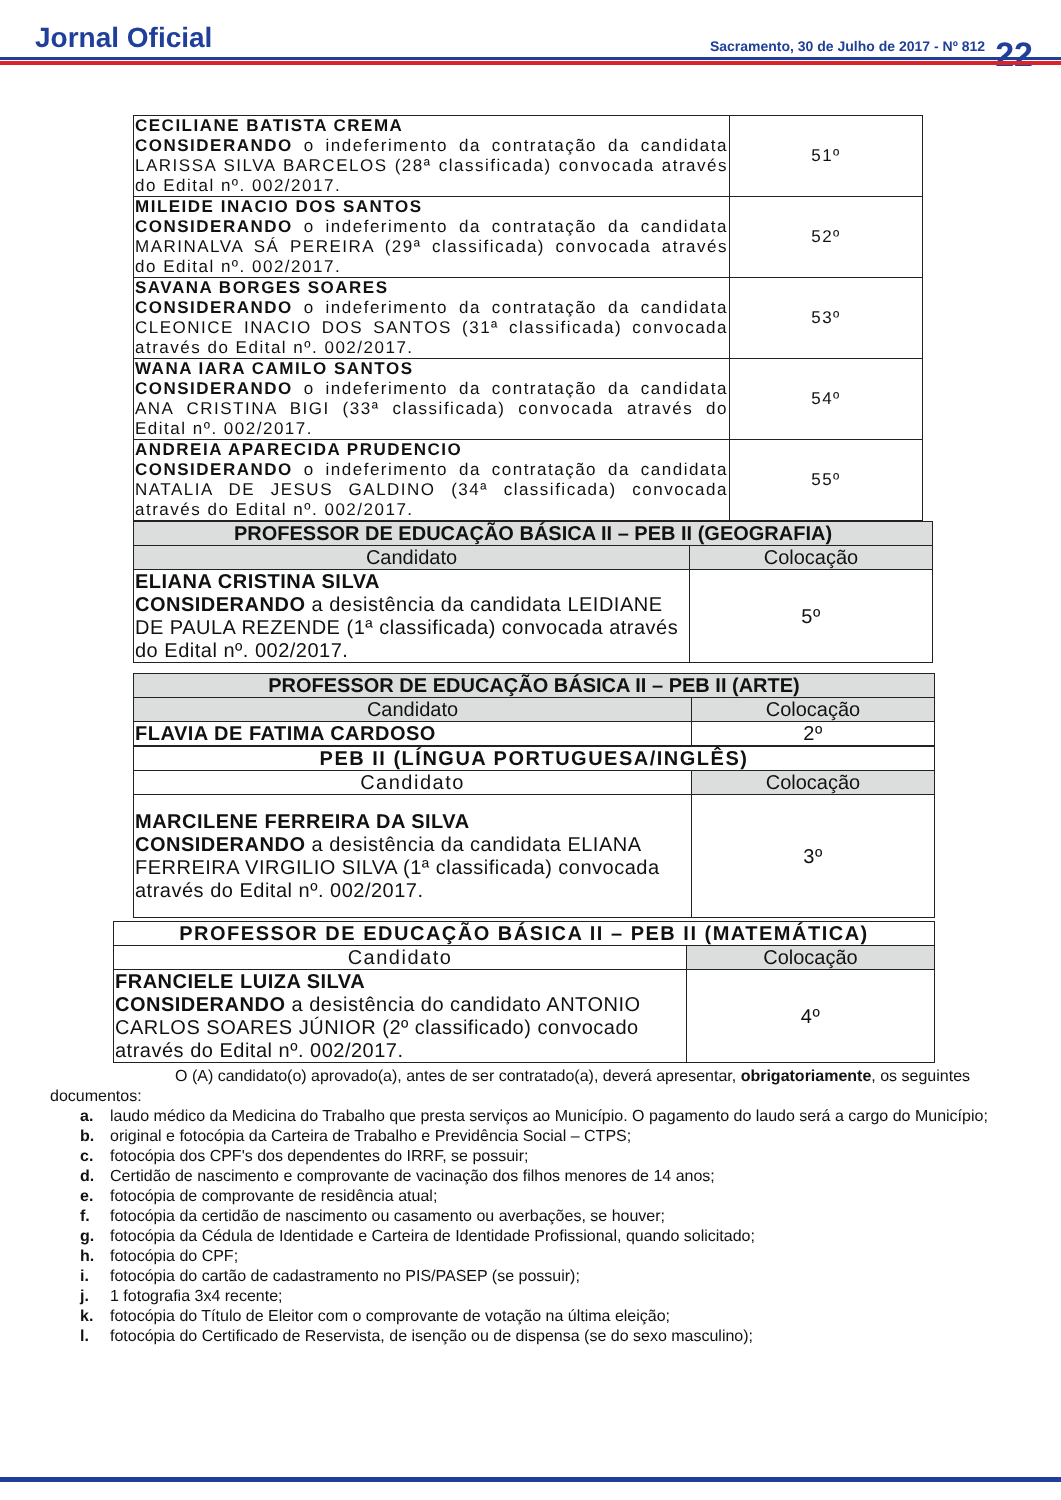Jornal Oficial
Sacramento, 30 de Julho de 2017 - Nº 812
22
| CECILIANE BATISTA CREMA CONSIDERANDO o indeferimento da contratação da candidata LARISSA SILVA BARCELOS (28ª classificada) convocada através do Edital nº. 002/2017. | 51º |
| MILEIDE INACIO DOS SANTOS CONSIDERANDO o indeferimento da contratação da candidata MARINALVA SÁ PEREIRA (29ª classificada) convocada através do Edital nº. 002/2017. | 52º |
| SAVANA BORGES SOARES CONSIDERANDO o indeferimento da contratação da candidata CLEONICE INACIO DOS SANTOS (31ª classificada) convocada através do Edital nº. 002/2017. | 53º |
| WANA IARA CAMILO SANTOS CONSIDERANDO o indeferimento da contratação da candidata ANA CRISTINA BIGI (33ª classificada) convocada através do Edital nº. 002/2017. | 54º |
| ANDREIA APARECIDA PRUDENCIO CONSIDERANDO o indeferimento da contratação da candidata NATALIA DE JESUS GALDINO (34ª classificada) convocada através do Edital nº. 002/2017. | 55º |
| PROFESSOR DE EDUCAÇÃO BÁSICA II – PEB II (GEOGRAFIA) | |
| --- | --- |
| Candidato | Colocação |
| ELIANA CRISTINA SILVA CONSIDERANDO a desistência da candidata LEIDIANE DE PAULA REZENDE (1ª classificada) convocada através do Edital nº. 002/2017. | 5º |
| PROFESSOR DE EDUCAÇÃO BÁSICA II – PEB II (ARTE) | |
| --- | --- |
| Candidato | Colocação |
| FLAVIA DE FATIMA CARDOSO | 2º |
| PEB II (LÍNGUA PORTUGUESA/INGLÊS) | |
| --- | --- |
| Candidato | Colocação |
| MARCILENE FERREIRA DA SILVA CONSIDERANDO a desistência da candidata ELIANA FERREIRA VIRGILIO SILVA (1ª classificada) convocada através do Edital nº. 002/2017. | 3º |
| PROFESSOR DE EDUCAÇÃO BÁSICA II – PEB II (MATEMÁTICA) | |
| --- | --- |
| Candidato | Colocação |
| FRANCIELE LUIZA SILVA CONSIDERANDO a desistência do candidato ANTONIO CARLOS SOARES JÚNIOR (2º classificado) convocado através do Edital nº. 002/2017. | 4º |
O (A) candidato(o) aprovado(a), antes de ser contratado(a), deverá apresentar, obrigatoriamente, os seguintes documentos:
a. laudo médico da Medicina do Trabalho que presta serviços ao Município. O pagamento do laudo será a cargo do Município;
b. original e fotocópia da Carteira de Trabalho e Previdência Social – CTPS;
c. fotocópia dos CPF's dos dependentes do IRRF, se possuir;
d. Certidão de nascimento e comprovante de vacinação dos filhos menores de 14 anos;
e. fotocópia de comprovante de residência atual;
f. fotocópia da certidão de nascimento ou casamento ou averbações, se houver;
g. fotocópia da Cédula de Identidade e Carteira de Identidade Profissional, quando solicitado;
h. fotocópia do CPF;
i. fotocópia do cartão de cadastramento no PIS/PASEP (se possuir);
j. 1 fotografia 3x4 recente;
k. fotocópia do Título de Eleitor com o comprovante de votação na última eleição;
l. fotocópia do Certificado de Reservista, de isenção ou de dispensa (se do sexo masculino);